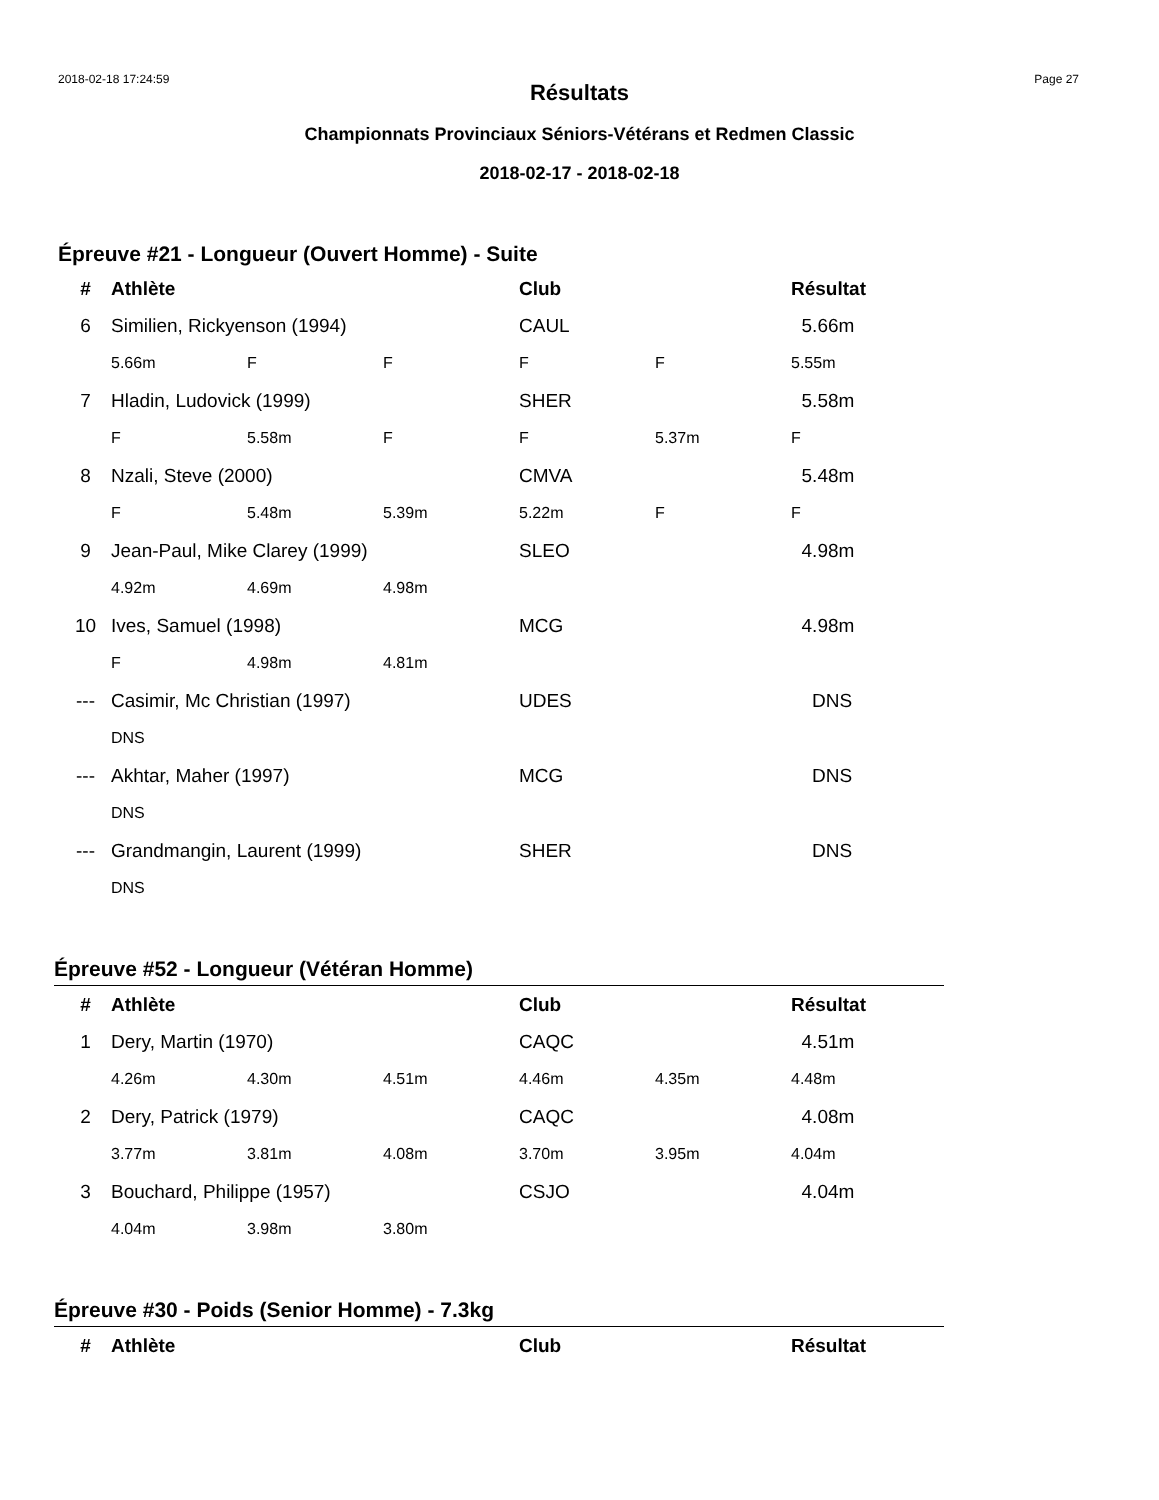2018-02-18 17:24:59 Page 27
Résultats
Championnats Provinciaux Séniors-Vétérans et Redmen Classic
2018-02-17 - 2018-02-18
Épreuve #21 - Longueur (Ouvert Homme) - Suite
| # | Athlète | | | Club | | Résultat |
| --- | --- | --- | --- | --- | --- | --- |
| 6 | Similien, Rickyenson (1994) | | | CAUL | | 5.66m |
| | 5.66m | F | F | F | F | 5.55m |
| 7 | Hladin, Ludovick (1999) | | | SHER | | 5.58m |
| | F | 5.58m | F | F | 5.37m | F |
| 8 | Nzali, Steve (2000) | | | CMVA | | 5.48m |
| | F | 5.48m | 5.39m | 5.22m | F | F |
| 9 | Jean-Paul, Mike Clarey (1999) | | | SLEO | | 4.98m |
| | 4.92m | 4.69m | 4.98m | | | |
| 10 | Ives, Samuel (1998) | | | MCG | | 4.98m |
| | F | 4.98m | 4.81m | | | |
| --- | Casimir, Mc Christian (1997) | | | UDES | | DNS |
| | DNS | | | | | |
| --- | Akhtar, Maher (1997) | | | MCG | | DNS |
| | DNS | | | | | |
| --- | Grandmangin, Laurent (1999) | | | SHER | | DNS |
| | DNS | | | | | |
Épreuve #52 - Longueur (Vétéran Homme)
| # | Athlète | | | Club | | Résultat |
| --- | --- | --- | --- | --- | --- | --- |
| 1 | Dery, Martin (1970) | | | CAQC | | 4.51m |
| | 4.26m | 4.30m | 4.51m | 4.46m | 4.35m | 4.48m |
| 2 | Dery, Patrick (1979) | | | CAQC | | 4.08m |
| | 3.77m | 3.81m | 4.08m | 3.70m | 3.95m | 4.04m |
| 3 | Bouchard, Philippe (1957) | | | CSJO | | 4.04m |
| | 4.04m | 3.98m | 3.80m | | | |
Épreuve #30 - Poids (Senior Homme) - 7.3kg
| # | Athlète | Club | Résultat |
| --- | --- | --- | --- |